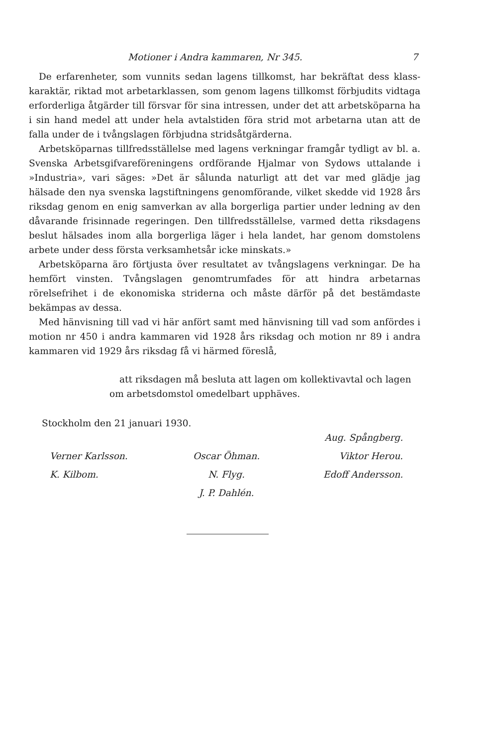Motioner i Andra kammaren, Nr 345. 7
De erfarenheter, som vunnits sedan lagens tillkomst, har bekräftat dess klass­karaktär, riktad mot arbetarklassen, som genom lagens tillkomst förbjudits vidtaga erforderliga åtgärder till försvar för sina intressen, under det att arbets­köparna ha i sin hand medel att under hela avtalstiden föra strid mot arbetarna utan att de falla under de i tvångslagen förbjudna stridsåtgärderna.
Arbetsköparnas tillfredsställelse med lagens verkningar framgår tydligt av bl. a. Svenska Arbetsgifvareföreningens ordförande Hjalmar von Sydows utta­lande i »Industria», vari säges: »Det är sålunda naturligt att det var med glädje jag hälsade den nya svenska lagstiftningens genomförande, vilket skedde vid 1928 års riksdag genom en enig samverkan av alla borgerliga partier under ledning av den dåvarande frisinnade regeringen. Den tillfredsställelse, varmed detta riksdagens beslut hälsades inom alla borgerliga läger i hela landet, har genom domstolens arbete under dess första verksamhetsår icke minskats.»
Arbetsköparna äro förtjusta över resultatet av tvångslagens verkningar. De ha hemfört vinsten. Tvångslagen genomtrumfades för att hindra arbetar­nas rörelsefrihet i de ekonomiska striderna och måste därför på det bestämdaste bekämpas av dessa.
Med hänvisning till vad vi här anfört samt med hänvisning till vad som an­fördes i motion nr 450 i andra kammaren vid 1928 års riksdag och motion nr 89 i andra kammaren vid 1929 års riksdag få vi härmed föreslå,
att riksdagen må besluta att lagen om kollektivavtal och lagen om arbetsdomstol omedelbart upphäves.
Stockholm den 21 januari 1930.
Aug. Spångberg.
Verner Karlsson.
K. Kilbom.
Oscar Öhman.
N. Flyg.
J. P. Dahlén.
Viktor Herou.
Edoff Andersson.